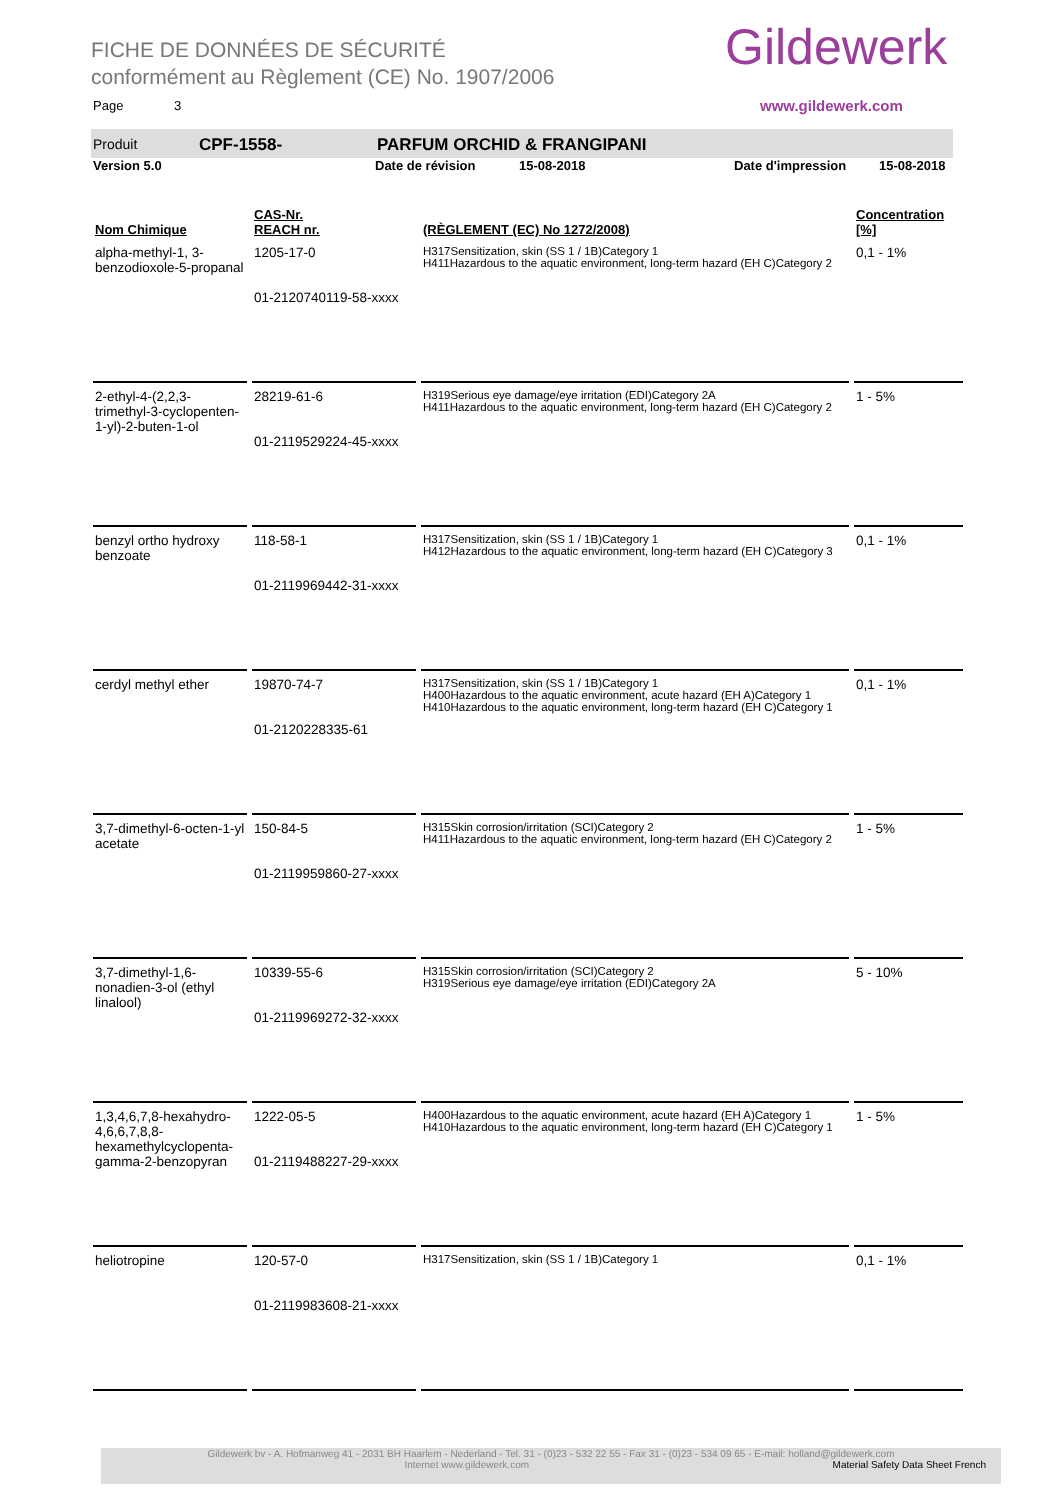FICHE DE DONNÉES DE SÉCURITÉ
conformément au Règlement (CE) No. 1907/2006
Page 3
Gildewerk
www.gildewerk.com
Produit CPF-1558- PARFUM ORCHID & FRANGIPANI
Version 5.0 Date de révision 15-08-2018 Date d'impression 15-08-2018
| Nom Chimique | CAS-Nr. REACH nr. | (RÈGLEMENT (EC) No 1272/2008) | Concentration [%] |
| --- | --- | --- | --- |
| alpha-methyl-1, 3-benzodioxole-5-propanal | 1205-17-0 01-2120740119-58-xxxx | H317Sensitization, skin (SS 1 / 1B)Category 1 H411Hazardous to the aquatic environment, long-term hazard (EH C)Category 2 | 0,1 - 1% |
| 2-ethyl-4-(2,2,3-trimethyl-3-cyclopenten-1-yl)-2-buten-1-ol | 28219-61-6 01-2119529224-45-xxxx | H319Serious eye damage/eye irritation (EDI)Category 2A H411Hazardous to the aquatic environment, long-term hazard (EH C)Category 2 | 1 - 5% |
| benzyl ortho hydroxy benzoate | 118-58-1 01-2119969442-31-xxxx | H317Sensitization, skin (SS 1 / 1B)Category 1 H412Hazardous to the aquatic environment, long-term hazard (EH C)Category 3 | 0,1 - 1% |
| cerdyl methyl ether | 19870-74-7 01-2120228335-61 | H317Sensitization, skin (SS 1 / 1B)Category 1 H400Hazardous to the aquatic environment, acute hazard (EH A)Category 1 H410Hazardous to the aquatic environment, long-term hazard (EH C)Category 1 | 0,1 - 1% |
| 3,7-dimethyl-6-octen-1-yl acetate | 150-84-5 01-2119959860-27-xxxx | H315Skin corrosion/irritation (SCI)Category 2 H411Hazardous to the aquatic environment, long-term hazard (EH C)Category 2 | 1 - 5% |
| 3,7-dimethyl-1,6-nonadien-3-ol (ethyl linalool) | 10339-55-6 01-2119969272-32-xxxx | H315Skin corrosion/irritation (SCI)Category 2 H319Serious eye damage/eye irritation (EDI)Category 2A | 5 - 10% |
| 1,3,4,6,7,8-hexahydro-4,6,6,7,8,8-hexamethylcyclopenta-gamma-2-benzopyran | 1222-05-5 01-2119488227-29-xxxx | H400Hazardous to the aquatic environment, acute hazard (EH A)Category 1 H410Hazardous to the aquatic environment, long-term hazard (EH C)Category 1 | 1 - 5% |
| heliotropine | 120-57-0 01-2119983608-21-xxxx | H317Sensitization, skin (SS 1 / 1B)Category 1 | 0,1 - 1% |
Gildewerk bv - A. Hofmanweg 41 - 2031 BH Haarlem - Nederland - Tel. 31 - (0)23 - 532 22 55 - Fax 31 - (0)23 - 534 09 65 - E-mail: holland@gildewerk.com
Internet www.gildewerk.com Material Safety Data Sheet French